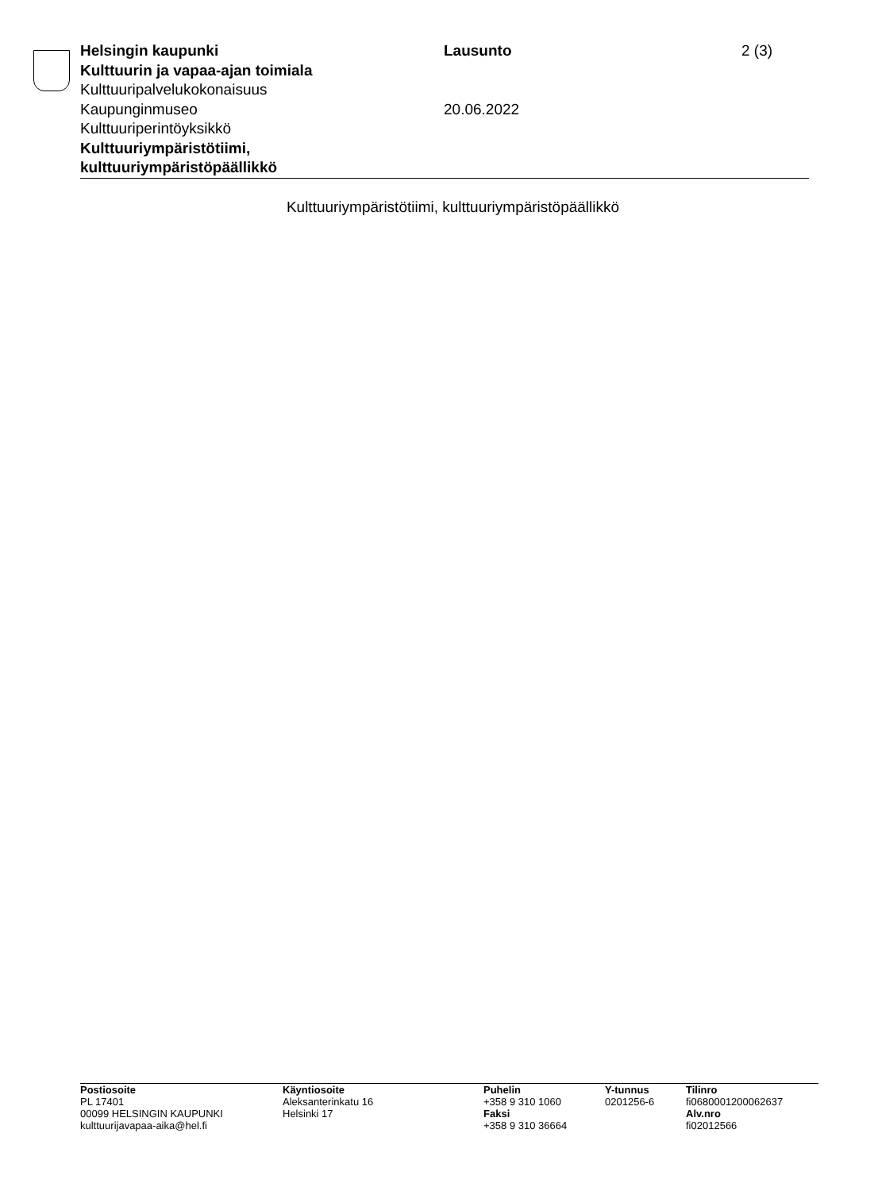Helsingin kaupunki
Kulttuurin ja vapaa-ajan toimiala
Kulttuuripalvelukokonaisuus
Kaupunginmuseo
Kulttuuriperintöyksikkö
Kulttuuriympäristötiimi,
kulttuuriympäristöpäällikkö
Lausunto
20.06.2022
2 (3)
Kulttuuriympäristötiimi, kulttuuriympäristöpäällikkö
Postiosoite
PL 17401
00099 HELSINGIN KAUPUNKI
kulttuurijavapaa-aika@hel.fi
Käyntiosoite
Aleksanterinkatu 16
Helsinki 17
Puhelin
+358 9 310 1060
Faksi
+358 9 310 36664
Y-tunnus
0201256-6
Tilinro
fi0680001200062637
Alv.nro
fi02012566